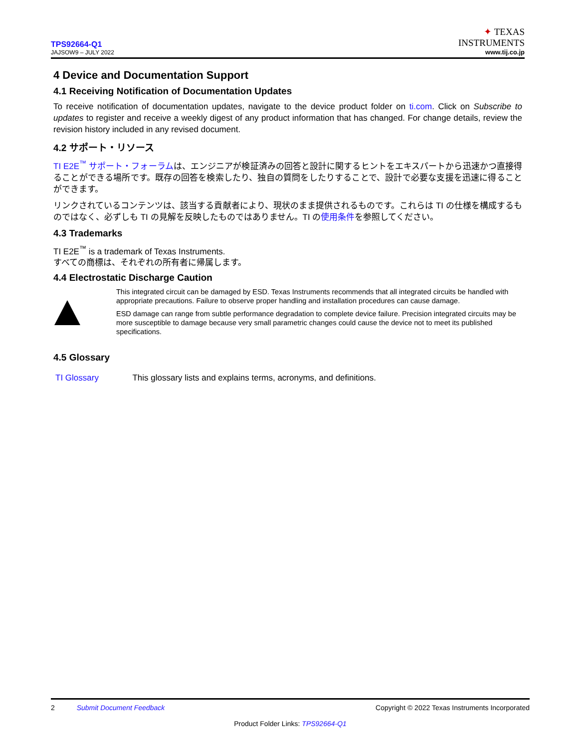TPS92664-Q1
JAJSOW9 – JULY 2022
✦ TEXAS
INSTRUMENTS
www.tij.co.jp
4 Device and Documentation Support
4.1 Receiving Notification of Documentation Updates
To receive notification of documentation updates, navigate to the device product folder on ti.com. Click on Subscribe to updates to register and receive a weekly digest of any product information that has changed. For change details, review the revision history included in any revised document.
4.2 サポート・リソース
TI E2E<sup>™</sup> サポート・フォーラムは、エンジニアが検証済みの回答と設計に関するヒントをエキスパートから迅速かつ直接得ることができる場所です。既存の回答を検索したり、独自の質問をしたりすることで、設計で必要な支援を迅速に得ることができます。
リンクされているコンテンツは、該当する貢献者により、現状のまま提供されるものです。これらは TI の仕様を構成するものではなく、必ずしも TI の見解を反映したものではありません。TI の使用条件を参照してください。
4.3 Trademarks
TI E2E<sup>™</sup> is a trademark of Texas Instruments.
すべての商標は、それぞれの所有者に帰属します。
4.4 Electrostatic Discharge Caution
This integrated circuit can be damaged by ESD. Texas Instruments recommends that all integrated circuits be handled with appropriate precautions. Failure to observe proper handling and installation procedures can cause damage.
ESD damage can range from subtle performance degradation to complete device failure. Precision integrated circuits may be more susceptible to damage because very small parametric changes could cause the device not to meet its published specifications.
4.5 Glossary
TI Glossary This glossary lists and explains terms, acronyms, and definitions.
2 Submit Document Feedback Copyright © 2022 Texas Instruments Incorporated
Product Folder Links: TPS92664-Q1